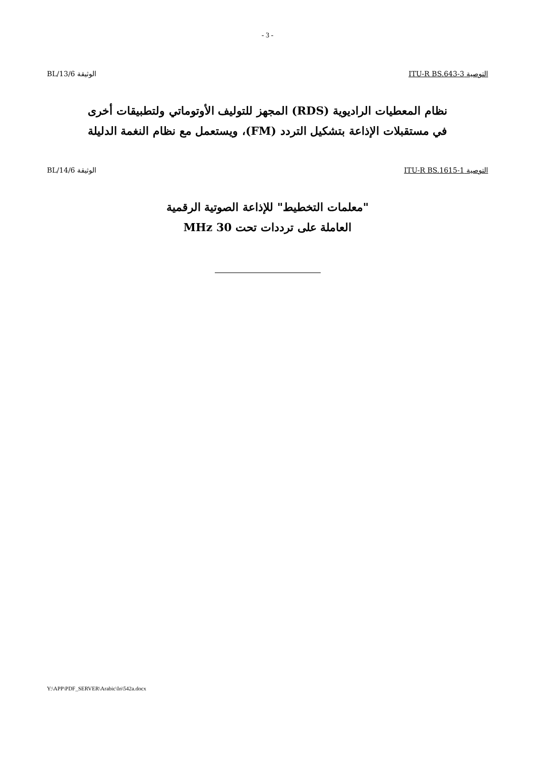- 3 -
التوصية ITU-R BS.643-3 الوثيقة 6/BL/13
نظام المعطيات الراديوية (RDS) المجهز للتوليف الأوتوماتي ولتطبيقات أخرى
في مستقبلات الإذاعة بتشكيل التردد (FM)، ويستعمل مع نظام النغمة الدليلة
التوصية ITU-R BS.1615-1 الوثيقة 6/BL/14
"معلمات التخطيط" للإذاعة الصوتية الرقمية
العاملة على ترددات تحت 30 MHz
Y:\APP\PDF_SERVER\Arabic\In\542a.docx